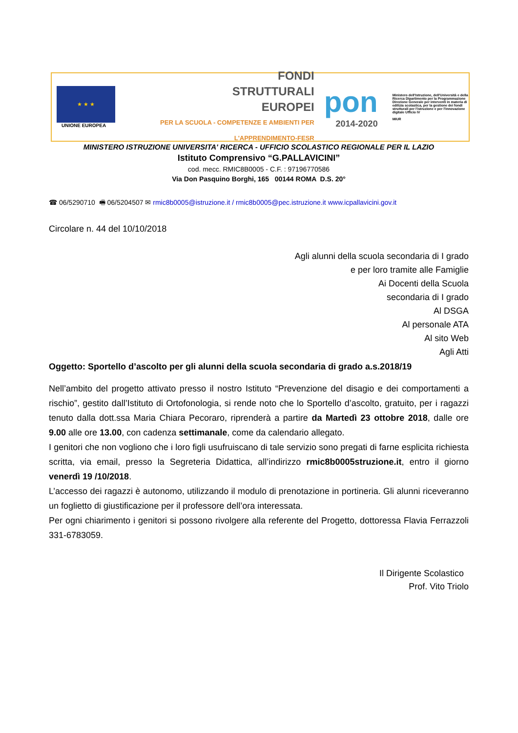★ ★ ★
UNIONE EUROPEA
FONDI
STRUTTURALI
EUROPEI
PER LA SCUOLA - COMPETENZE E AMBIENTI PER L'APPRENDIMENTO-FESR
pon
2014-2020
Ministero dell'Istruzione, dell'Università e della Ricerca Dipartimento per la Programmazione Direzione Generale per interventi in materia di edilizia scolastica, per la gestione dei fondi strutturali per l'istruzione e per l'innovazione digitale Ufficio IV
MIUR
MINISTERO ISTRUZIONE UNIVERSITA' RICERCA - UFFICIO SCOLASTICO REGIONALE PER IL LAZIO
Istituto Comprensivo “G.PALLAVICINI”
cod. mecc. RMIC8B0005 - C.F. : 97196770586
Via Don Pasquino Borghi, 165 00144 ROMA D.S. 20°
☎ 06/5290710 🖷 06/5204507 ✉ rmic8b0005@istruzione.it / rmic8b0005@pec.istruzione.it www.icpallavicini.gov.it
Circolare n. 44 del 10/10/2018
Agli alunni della scuola secondaria di I grado
e per loro tramite alle Famiglie
Ai Docenti della Scuola
secondaria di I grado
Al DSGA
Al personale ATA
Al sito Web
Agli Atti
Oggetto: Sportello d’ascolto per gli alunni della scuola secondaria di grado a.s.2018/19
Nell’ambito del progetto attivato presso il nostro Istituto “Prevenzione del disagio e dei comportamenti a rischio”, gestito dall’Istituto di Ortofonologia, si rende noto che lo Sportello d’ascolto, gratuito, per i ragazzi tenuto dalla dott.ssa Maria Chiara Pecoraro, riprenderà a partire da Martedì 23 ottobre 2018, dalle ore 9.00 alle ore 13.00, con cadenza settimanale, come da calendario allegato.
I genitori che non vogliono che i loro figli usufruiscano di tale servizio sono pregati di farne esplicita richiesta scritta, via email, presso la Segreteria Didattica, all’indirizzo rmic8b0005struzione.it, entro il giorno venerdì 19 /10/2018.
L’accesso dei ragazzi è autonomo, utilizzando il modulo di prenotazione in portineria. Gli alunni riceveranno un foglietto di giustificazione per il professore dell’ora interessata.
Per ogni chiarimento i genitori si possono rivolgere alla referente del Progetto, dottoressa Flavia Ferrazzoli 331-6783059.
Il Dirigente Scolastico
Prof. Vito Triolo